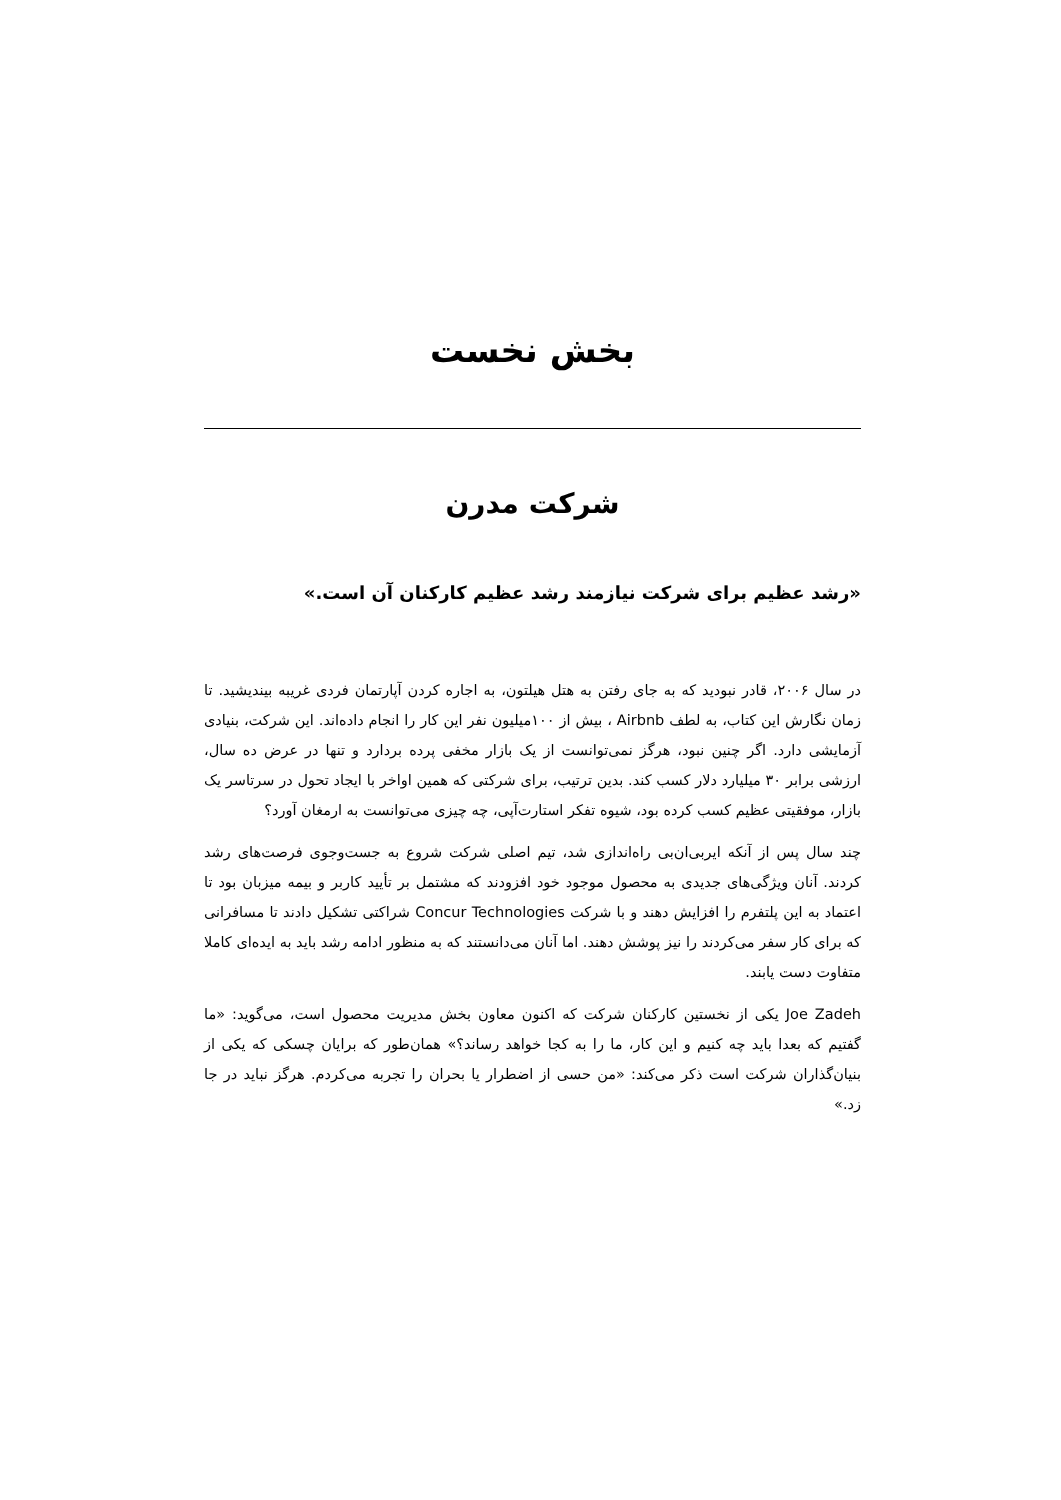بخش نخست
شرکت مدرن
«رشد عظیم برای شرکت نیازمند رشد عظیم کارکنان آن است.»
در سال ۲۰۰۶، قادر نبودید که به جای رفتن به هتل هیلتون، به اجاره کردن آپارتمان فردی غریبه بیندیشید. تا زمان نگارش این کتاب، به لطف Airbnb ، بیش از ۱۰۰میلیون نفر این کار را انجام داده‌اند. این شرکت، بنیادی آزمایشی دارد. اگر چنین نبود، هرگز نمی‌توانست از یک بازار مخفی پرده بردارد و تنها در عرض ده سال، ارزشی برابر ۳۰ میلیارد دلار کسب کند. بدین ترتیب، برای شرکتی که همین اواخر با ایجاد تحول در سرتاسر یک بازار، موفقیتی عظیم کسب کرده بود، شیوه تفکر استارت‌آپی، چه چیزی می‌توانست به ارمغان آورد؟
چند سال پس از آنکه ایربی‌ان‌بی راه‌اندازی شد، تیم اصلی شرکت شروع به جست‌وجوی فرصت‌های رشد کردند. آنان ویژگی‌های جدیدی به محصول موجود خود افزودند که مشتمل بر تأیید کاربر و بیمه میزبان بود تا اعتماد به این پلتفرم را افزایش دهند و با شرکت Concur Technologies شراکتی تشکیل دادند تا مسافرانی که برای کار سفر می‌کردند را نیز پوشش دهند. اما آنان می‌دانستند که به منظور ادامه رشد باید به ایده‌ای کاملا متفاوت دست یابند.
Joe Zadeh یکی از نخستین کارکنان شرکت که اکنون معاون بخش مدیریت محصول است، می‌گوید: «ما گفتیم که بعدا باید چه کنیم و این کار، ما را به کجا خواهد رساند؟» همان‌طور که برایان چسکی که یکی از بنیان‌گذاران شرکت است ذکر می‌کند: «من حسی از اضطرار یا بحران را تجربه می‌کردم. هرگز نباید در جا زد.»